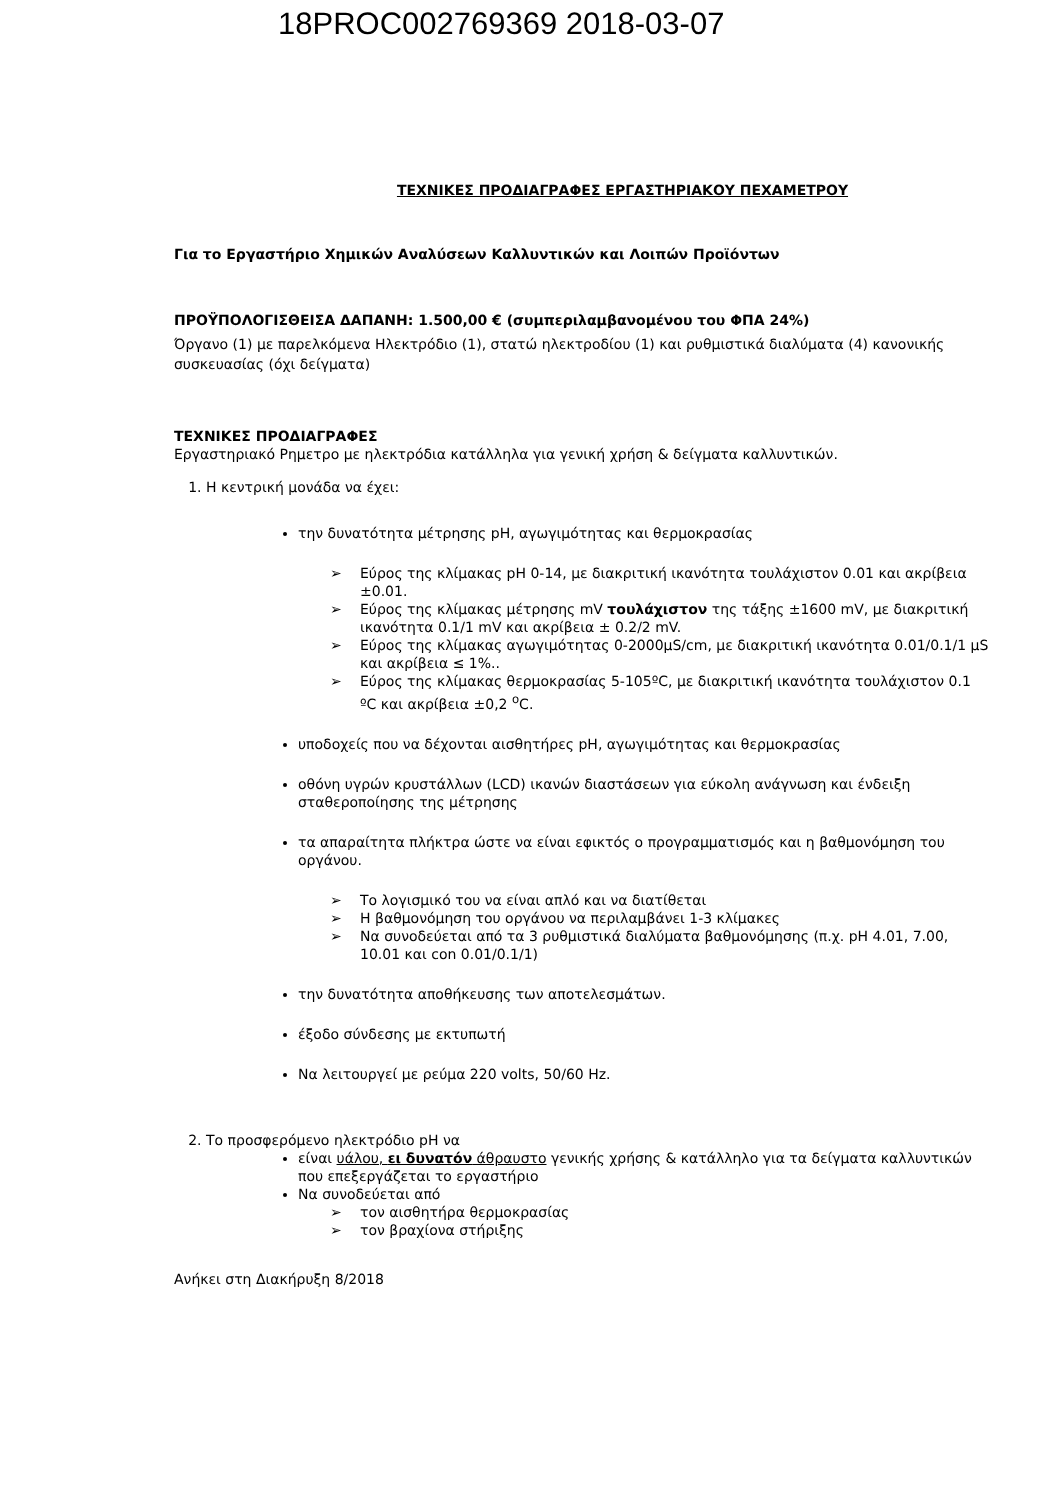18PROC002769369 2018-03-07
ΤΕΧΝΙΚΕΣ ΠΡΟΔΙΑΓΡΑΦΕΣ ΕΡΓΑΣΤΗΡΙΑΚΟΥ ΠΕΧΑΜΕΤΡΟΥ
Για το Εργαστήριο Χημικών Αναλύσεων Καλλυντικών και Λοιπών Προϊόντων
ΠΡΟΫΠΟΛΟΓΙΣΘΕΙΣΑ ΔΑΠΑΝΗ: 1.500,00 € (συμπεριλαμβανομένου του ΦΠΑ 24%)
Όργανο (1) με παρελκόμενα Ηλεκτρόδιο (1), στατώ ηλεκτροδίου (1) και ρυθμιστικά διαλύματα (4) κανονικής συσκευασίας (όχι δείγματα)
ΤΕΧΝΙΚΕΣ ΠΡΟΔΙΑΓΡΑΦΕΣ
Εργαστηριακό Ρημετρο με ηλεκτρόδια κατάλληλα για γενική χρήση & δείγματα καλλυντικών.
1. Η κεντρική μονάδα να έχει:
την δυνατότητα μέτρησης pH, αγωγιμότητας και θερμοκρασίας
Εύρος της κλίμακας pH 0-14, με διακριτική ικανότητα τουλάχιστον 0.01 και ακρίβεια ±0.01.
Εύρος της κλίμακας μέτρησης mV τουλάχιστον της τάξης ±1600 mV, με διακριτική ικανότητα 0.1/1 mV και ακρίβεια ± 0.2/2 mV.
Εύρος της κλίμακας αγωγιμότητας 0-2000μS/cm, με διακριτική ικανότητα 0.01/0.1/1 μS και ακρίβεια ≤ 1%..
Εύρος της κλίμακας θερμοκρασίας 5-105ºC, με διακριτική ικανότητα τουλάχιστον 0.1 ºC και ακρίβεια ±0,2 <sup>ο</sup>C.
υποδοχείς που να δέχονται αισθητήρες pH, αγωγιμότητας και θερμοκρασίας
οθόνη υγρών κρυστάλλων (LCD) ικανών διαστάσεων για εύκολη ανάγνωση και ένδειξη σταθεροποίησης της μέτρησης
τα απαραίτητα πλήκτρα ώστε να είναι εφικτός ο προγραμματισμός και η βαθμονόμηση του οργάνου.
Το λογισμικό του να είναι απλό και να διατίθεται
Η βαθμονόμηση του οργάνου να περιλαμβάνει 1-3 κλίμακες
Να συνοδεύεται από τα 3 ρυθμιστικά διαλύματα βαθμονόμησης (π.χ. pH 4.01, 7.00, 10.01 και con 0.01/0.1/1)
την δυνατότητα αποθήκευσης των αποτελεσμάτων.
έξοδο σύνδεσης με εκτυπωτή
Να λειτουργεί με ρεύμα 220 volts, 50/60 Hz.
2. Το προσφερόμενο ηλεκτρόδιο pH να
είναι υάλου, ει δυνατόν άθραυστο γενικής χρήσης & κατάλληλο για τα δείγματα καλλυντικών που επεξεργάζεται το εργαστήριο
Να συνοδεύεται από
τον αισθητήρα θερμοκρασίας
τον βραχίονα στήριξης
Ανήκει στη Διακήρυξη 8/2018